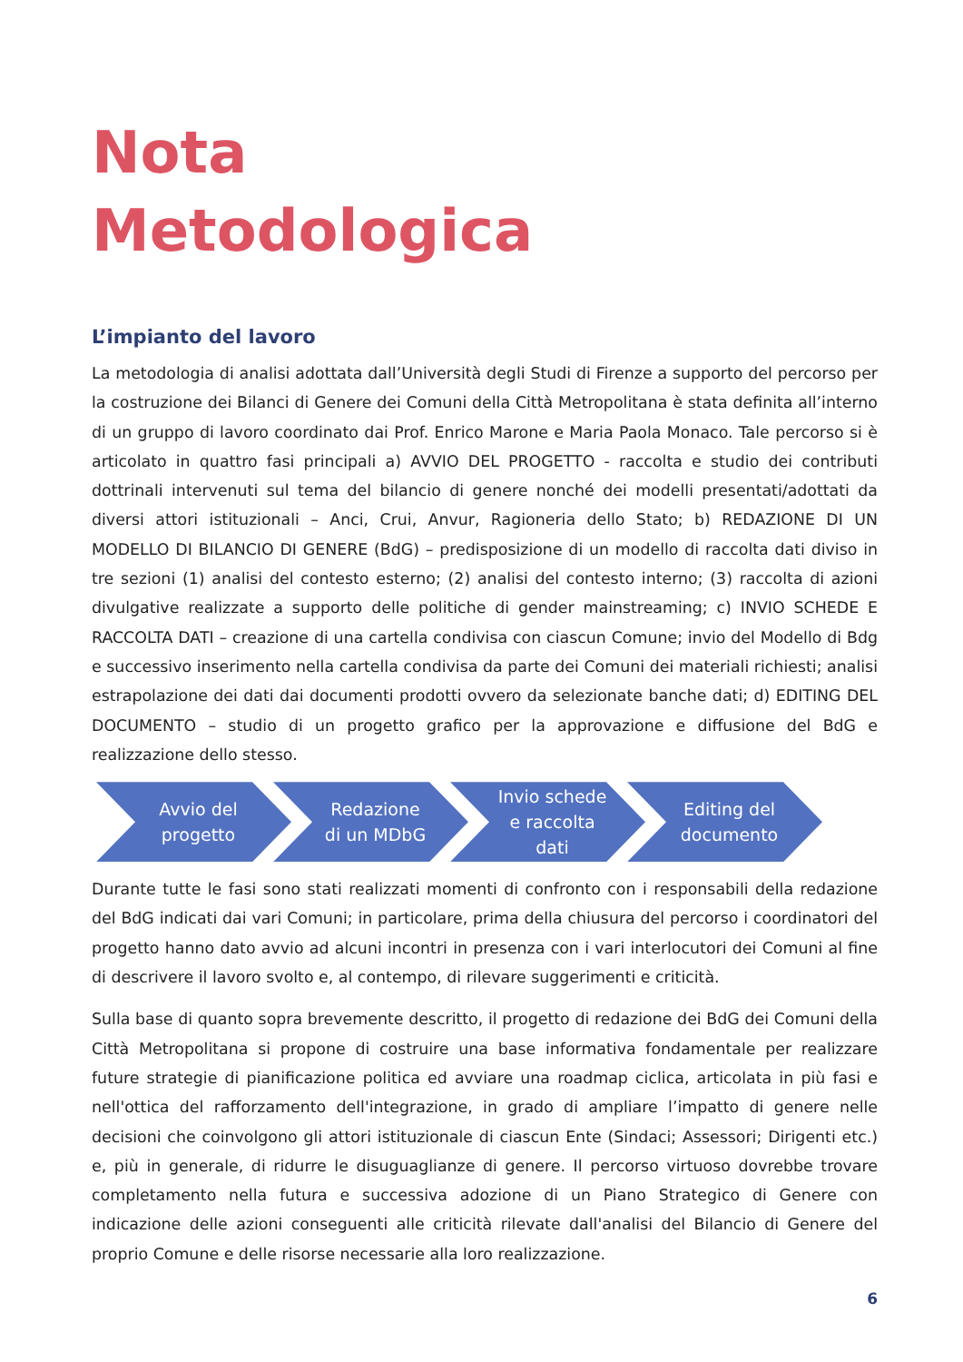Nota
Metodologica
L’impianto del lavoro
La metodologia di analisi adottata dall’Università degli Studi di Firenze a supporto del percorso per la costruzione dei Bilanci di Genere dei Comuni della Città Metropolitana è stata definita all’interno di un gruppo di lavoro coordinato dai Prof. Enrico Marone e Maria Paola Monaco. Tale percorso si è articolato in quattro fasi principali a) AVVIO DEL PROGETTO - raccolta e studio dei contributi dottrinali intervenuti sul tema del bilancio di genere nonché dei modelli presentati/adottati da diversi attori istituzionali – Anci, Crui, Anvur, Ragioneria dello Stato; b) REDAZIONE DI UN MODELLO DI BILANCIO DI GENERE (BdG) – predisposizione di un modello di raccolta dati diviso in tre sezioni (1) analisi del contesto esterno; (2) analisi del contesto interno; (3) raccolta di azioni divulgative realizzate a supporto delle politiche di gender mainstreaming; c) INVIO SCHEDE E RACCOLTA DATI – creazione di una cartella condivisa con ciascun Comune; invio del Modello di Bdg e successivo inserimento nella cartella condivisa da parte dei Comuni dei materiali richiesti; analisi estrapolazione dei dati dai documenti prodotti ovvero da selezionate banche dati; d) EDITING DEL DOCUMENTO – studio di un progetto grafico per la approvazione e diffusione del BdG e realizzazione dello stesso.
Avvio del
progetto
Redazione
di un MDbG
Invio schede
e raccolta
dati
Editing del
documento
Durante tutte le fasi sono stati realizzati momenti di confronto con i responsabili della redazione del BdG indicati dai vari Comuni; in particolare, prima della chiusura del percorso i coordinatori del progetto hanno dato avvio ad alcuni incontri in presenza con i vari interlocutori dei Comuni al fine di descrivere il lavoro svolto e, al contempo, di rilevare suggerimenti e criticità.
Sulla base di quanto sopra brevemente descritto, il progetto di redazione dei BdG dei Comuni della Città Metropolitana si propone di costruire una base informativa fondamentale per realizzare future strategie di pianificazione politica ed avviare una roadmap ciclica, articolata in più fasi e nell'ottica del rafforzamento dell'integrazione, in grado di ampliare l’impatto di genere nelle decisioni che coinvolgono gli attori istituzionale di ciascun Ente (Sindaci; Assessori; Dirigenti etc.) e, più in generale, di ridurre le disuguaglianze di genere. Il percorso virtuoso dovrebbe trovare completamento nella futura e successiva adozione di un Piano Strategico di Genere con indicazione delle azioni conseguenti alle criticità rilevate dall'analisi del Bilancio di Genere del proprio Comune e delle risorse necessarie alla loro realizzazione.
6